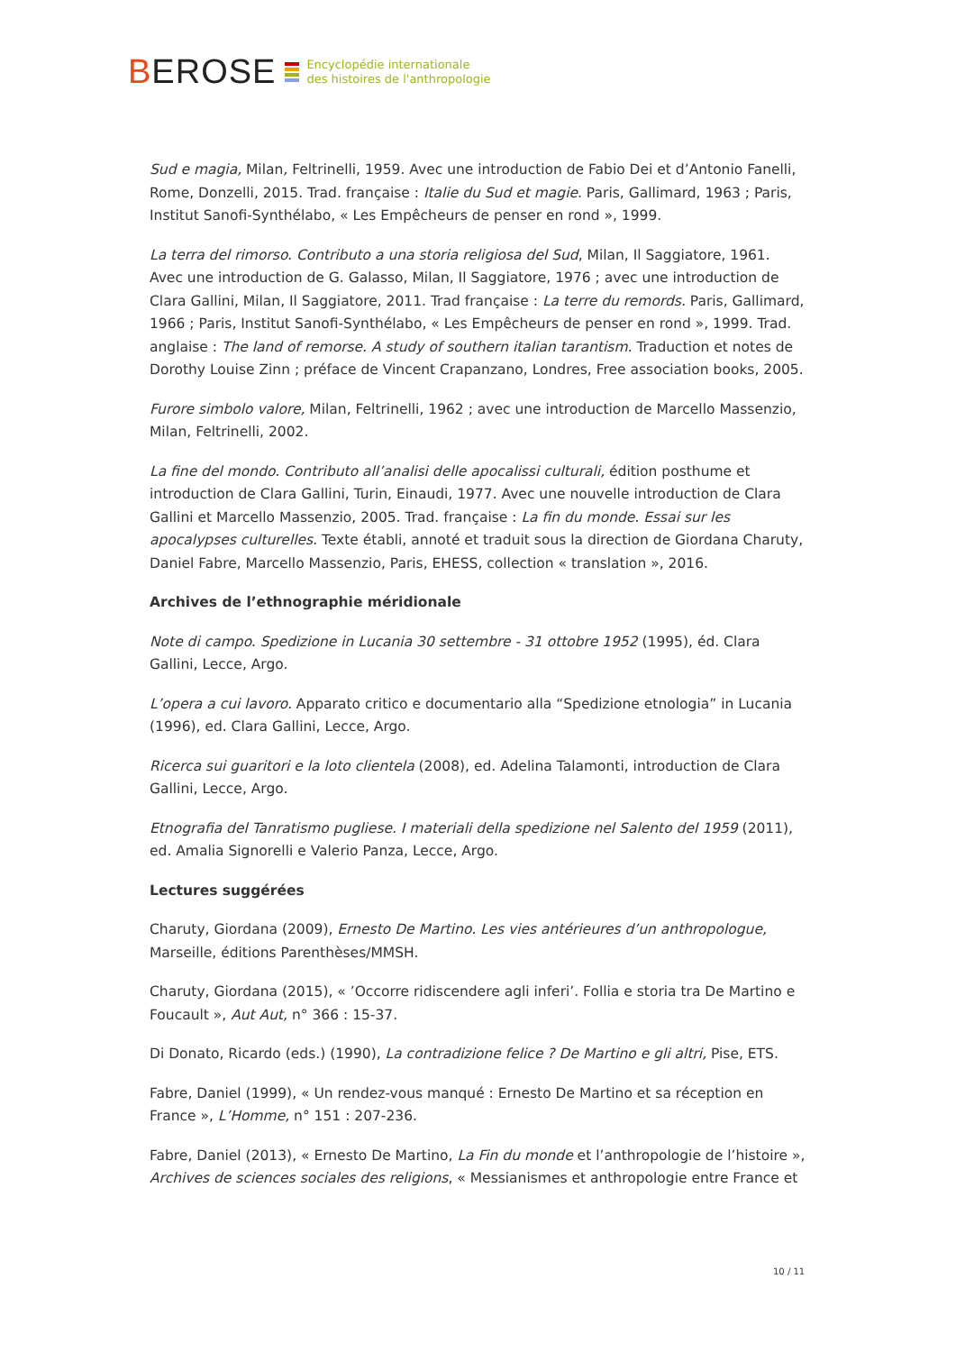BEROSE
Encyclopédie internationale
des histoires de l'anthropologie
Sud e magia, Milan, Feltrinelli, 1959. Avec une introduction de Fabio Dei et d’Antonio Fanelli, Rome, Donzelli, 2015. Trad. française : Italie du Sud et magie. Paris, Gallimard, 1963 ; Paris, Institut Sanofi-Synthélabo, « Les Empêcheurs de penser en rond », 1999.
La terra del rimorso. Contributo a una storia religiosa del Sud, Milan, Il Saggiatore, 1961. Avec une introduction de G. Galasso, Milan, Il Saggiatore, 1976 ; avec une introduction de Clara Gallini, Milan, Il Saggiatore, 2011. Trad française : La terre du remords. Paris, Gallimard, 1966 ; Paris, Institut Sanofi-Synthélabo, « Les Empêcheurs de penser en rond », 1999. Trad. anglaise : The land of remorse. A study of southern italian tarantism. Traduction et notes de Dorothy Louise Zinn ; préface de Vincent Crapanzano, Londres, Free association books, 2005.
Furore simbolo valore, Milan, Feltrinelli, 1962 ; avec une introduction de Marcello Massenzio, Milan, Feltrinelli, 2002.
La fine del mondo. Contributo all’analisi delle apocalissi culturali, édition posthume et introduction de Clara Gallini, Turin, Einaudi, 1977. Avec une nouvelle introduction de Clara Gallini et Marcello Massenzio, 2005. Trad. française : La fin du monde. Essai sur les apocalypses culturelles. Texte établi, annoté et traduit sous la direction de Giordana Charuty, Daniel Fabre, Marcello Massenzio, Paris, EHESS, collection « translation », 2016.
Archives de l’ethnographie méridionale
Note di campo. Spedizione in Lucania 30 settembre - 31 ottobre 1952 (1995), éd. Clara Gallini, Lecce, Argo.
L’opera a cui lavoro. Apparato critico e documentario alla “Spedizione etnologia” in Lucania (1996), ed. Clara Gallini, Lecce, Argo.
Ricerca sui guaritori e la loto clientela (2008), ed. Adelina Talamonti, introduction de Clara Gallini, Lecce, Argo.
Etnografia del Tanratismo pugliese. I materiali della spedizione nel Salento del 1959 (2011), ed. Amalia Signorelli e Valerio Panza, Lecce, Argo.
Lectures suggérées
Charuty, Giordana (2009), Ernesto De Martino. Les vies antérieures d’un anthropologue, Marseille, éditions Parenthèses/MMSH.
Charuty, Giordana (2015), « ’Occorre ridiscendere agli inferi’. Follia e storia tra De Martino e Foucault », Aut Aut, n° 366 : 15-37.
Di Donato, Ricardo (eds.) (1990), La contradizione felice ? De Martino e gli altri, Pise, ETS.
Fabre, Daniel (1999), « Un rendez-vous manqué : Ernesto De Martino et sa réception en France », L’Homme, n° 151 : 207-236.
Fabre, Daniel (2013), « Ernesto De Martino, La Fin du monde et l’anthropologie de l’histoire », Archives de sciences sociales des religions, « Messianismes et anthropologie entre France et
10 / 11